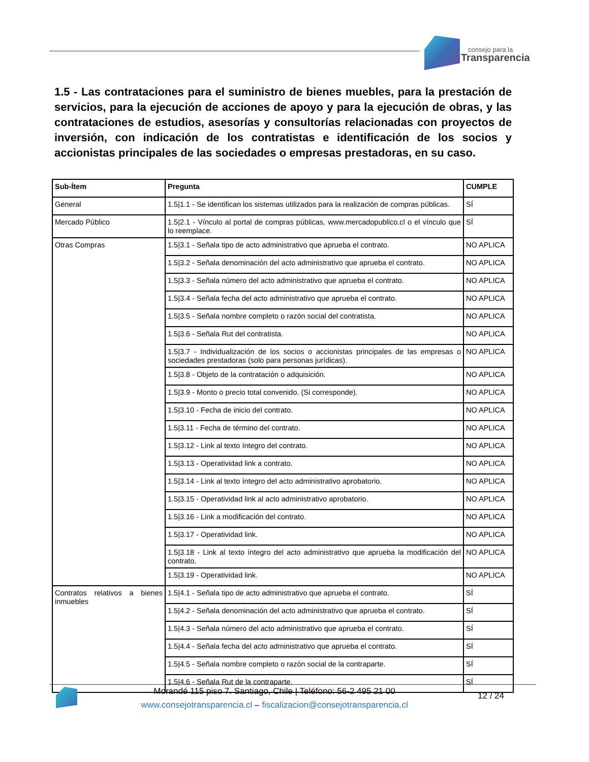consejo para la
Transparencia
1.5 - Las contrataciones para el suministro de bienes muebles, para la prestación de servicios, para la ejecución de acciones de apoyo y para la ejecución de obras, y las contrataciones de estudios, asesorías y consultorías relacionadas con proyectos de inversión, con indicación de los contratistas e identificación de los socios y accionistas principales de las sociedades o empresas prestadoras, en su caso.
| Sub-Ítem | Pregunta | CUMPLE |
| --- | --- | --- |
| General | 1.5/1.1 - Se identifican los sistemas utilizados para la realización de compras públicas. | SÍ |
| Mercado Público | 1.5/2.1 - Vínculo al portal de compras públicas, www.mercadopublico.cl o el vínculo que lo reemplace. | SÍ |
| Otras Compras | 1.5/3.1 - Señala tipo de acto administrativo que aprueba el contrato. | NO APLICA |
| | 1.5/3.2 - Señala denominación del acto administrativo que aprueba el contrato. | NO APLICA |
| | 1.5/3.3 - Señala número del acto administrativo que aprueba el contrato. | NO APLICA |
| | 1.5/3.4 - Señala fecha del acto administrativo que aprueba el contrato. | NO APLICA |
| | 1.5/3.5 - Señala nombre completo o razón social del contratista. | NO APLICA |
| | 1.5/3.6 - Señala Rut del contratista. | NO APLICA |
| | 1.5/3.7 - Individualización de los socios o accionistas principales de las empresas o sociedades prestadoras (solo para personas jurídicas). | NO APLICA |
| | 1.5/3.8 - Objeto de la contratación o adquisición. | NO APLICA |
| | 1.5/3.9 - Monto o precio total convenido. (Si corresponde). | NO APLICA |
| | 1.5/3.10 - Fecha de inicio del contrato. | NO APLICA |
| | 1.5/3.11 - Fecha de término del contrato. | NO APLICA |
| | 1.5/3.12 - Link al texto íntegro del contrato. | NO APLICA |
| | 1.5/3.13 - Operatividad link a contrato. | NO APLICA |
| | 1.5/3.14 - Link al texto íntegro del acto administrativo aprobatorio. | NO APLICA |
| | 1.5/3.15 - Operatividad link al acto administrativo aprobatorio. | NO APLICA |
| | 1.5/3.16 - Link a modificación del contrato. | NO APLICA |
| | 1.5/3.17 - Operatividad link. | NO APLICA |
| | 1.5/3.18 - Link al texto íntegro del acto administrativo que aprueba la modificación del contrato. | NO APLICA |
| | 1.5/3.19 - Operatividad link. | NO APLICA |
| Contratos relativos a bienes inmuebles | 1.5/4.1 - Señala tipo de acto administrativo que aprueba el contrato. | SÍ |
| | 1.5/4.2 - Señala denominación del acto administrativo que aprueba el contrato. | SÍ |
| | 1.5/4.3 - Señala número del acto administrativo que aprueba el contrato. | SÍ |
| | 1.5/4.4 - Señala fecha del acto administrativo que aprueba el contrato. | SÍ |
| | 1.5/4.5 - Señala nombre completo o razón social de la contraparte. | SÍ |
| | 1.5/4.6 - Señala Rut de la contraparte. | SÍ |
Morandé 115 piso 7. Santiago, Chile | Teléfono: 56-2 495 21 00
www.consejotransparencia.cl – fiscalizacion@consejotransparencia.cl
12 / 24